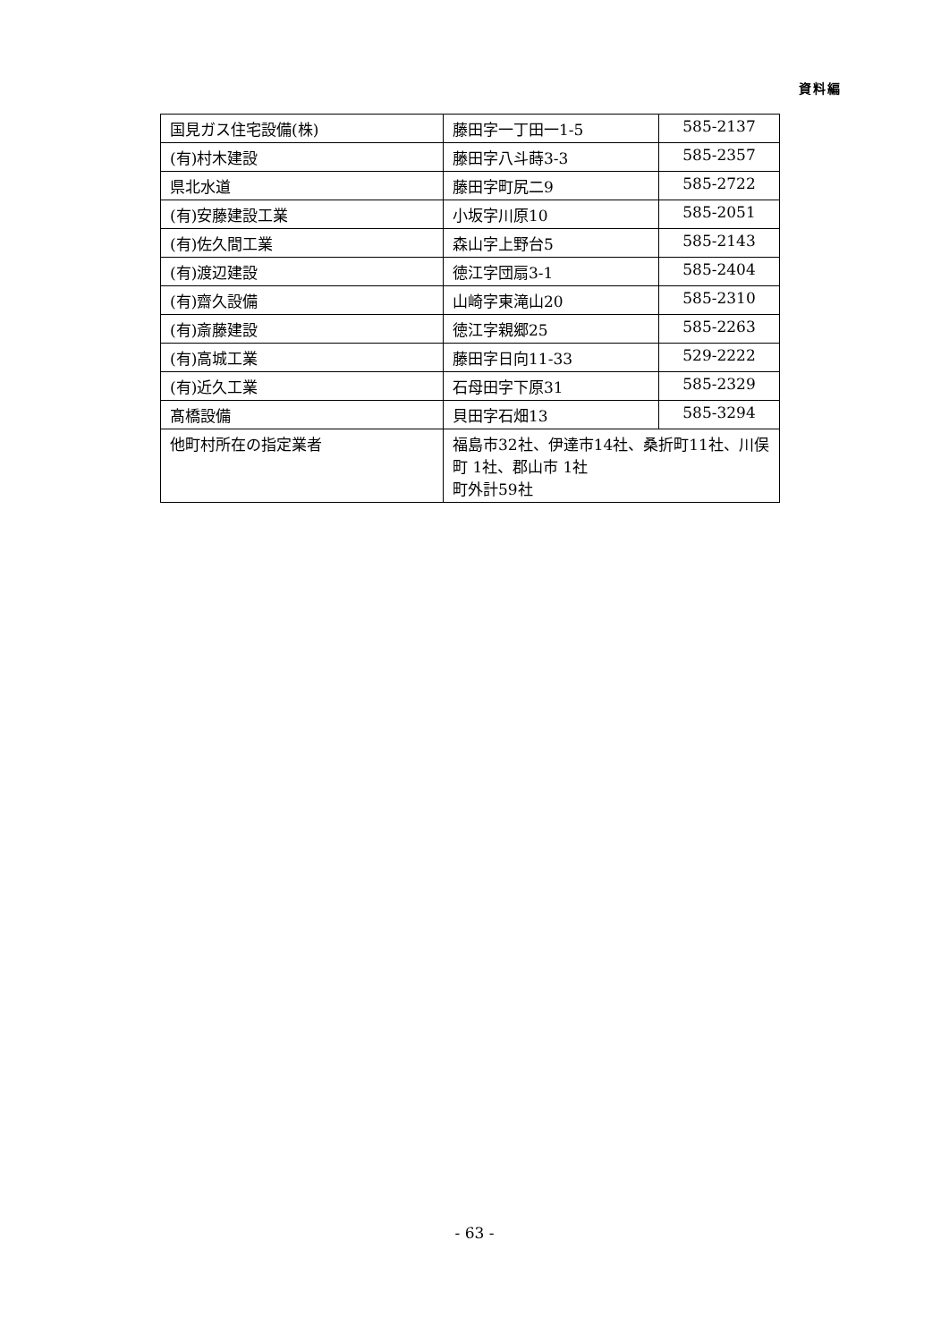資料編
| 国見ガス住宅設備(株) | 藤田字一丁田一1-5 | 585-2137 |
| (有)村木建設 | 藤田字八斗蒔3-3 | 585-2357 |
| 県北水道 | 藤田字町尻二9 | 585-2722 |
| (有)安藤建設工業 | 小坂字川原10 | 585-2051 |
| (有)佐久間工業 | 森山字上野台5 | 585-2143 |
| (有)渡辺建設 | 徳江字団扇3-1 | 585-2404 |
| (有)齋久設備 | 山崎字東滝山20 | 585-2310 |
| (有)斎藤建設 | 徳江字親郷25 | 585-2263 |
| (有)高城工業 | 藤田字日向11-33 | 529-2222 |
| (有)近久工業 | 石母田字下原31 | 585-2329 |
| 髙橋設備 | 貝田字石畑13 | 585-3294 |
| 他町村所在の指定業者 | 福島市32社、伊達市14社、桑折町11社、川俣町 1社、郡山市 1社 町外計59社 | |
- 63 -